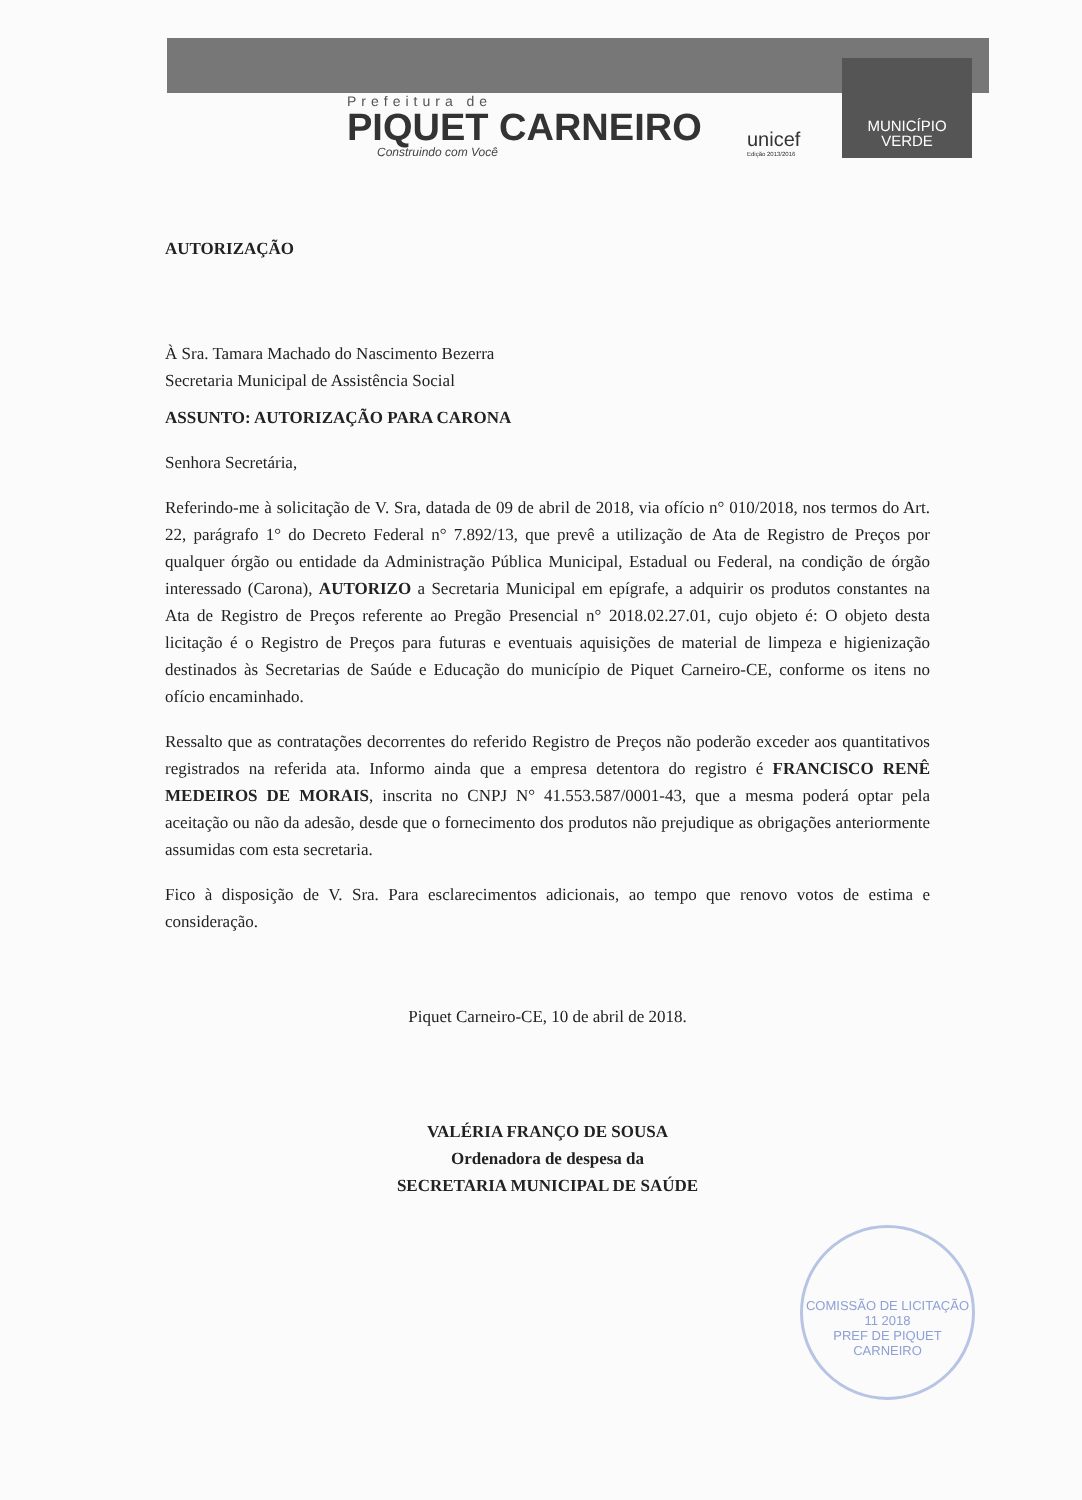Prefeitura de
PIQUET CARNEIRO
Construindo com Você
unicef
Edição 2013/2016
MUNICÍPIO
VERDE
AUTORIZAÇÃO
À Sra. Tamara Machado do Nascimento Bezerra
Secretaria Municipal de Assistência Social
ASSUNTO: AUTORIZAÇÃO PARA CARONA
Senhora Secretária,
Referindo-me à solicitação de V. Sra, datada de 09 de abril de 2018, via ofício n° 010/2018, nos termos do Art. 22, parágrafo 1° do Decreto Federal n° 7.892/13, que prevê a utilização de Ata de Registro de Preços por qualquer órgão ou entidade da Administração Pública Municipal, Estadual ou Federal, na condição de órgão interessado (Carona), AUTORIZO a Secretaria Municipal em epígrafe, a adquirir os produtos constantes na Ata de Registro de Preços referente ao Pregão Presencial n° 2018.02.27.01, cujo objeto é: O objeto desta licitação é o Registro de Preços para futuras e eventuais aquisições de material de limpeza e higienização destinados às Secretarias de Saúde e Educação do município de Piquet Carneiro-CE, conforme os itens no ofício encaminhado.
Ressalto que as contratações decorrentes do referido Registro de Preços não poderão exceder aos quantitativos registrados na referida ata. Informo ainda que a empresa detentora do registro é FRANCISCO RENÊ MEDEIROS DE MORAIS, inscrita no CNPJ N° 41.553.587/0001-43, que a mesma poderá optar pela aceitação ou não da adesão, desde que o fornecimento dos produtos não prejudique as obrigações anteriormente assumidas com esta secretaria.
Fico à disposição de V. Sra. Para esclarecimentos adicionais, ao tempo que renovo votos de estima e consideração.
Piquet Carneiro-CE, 10 de abril de 2018.
VALÉRIA FRANÇO DE SOUSA
Ordenadora de despesa da
SECRETARIA MUNICIPAL DE SAÚDE
COMISSÃO DE LICITAÇÃO
11 2018
PREF DE PIQUET CARNEIRO